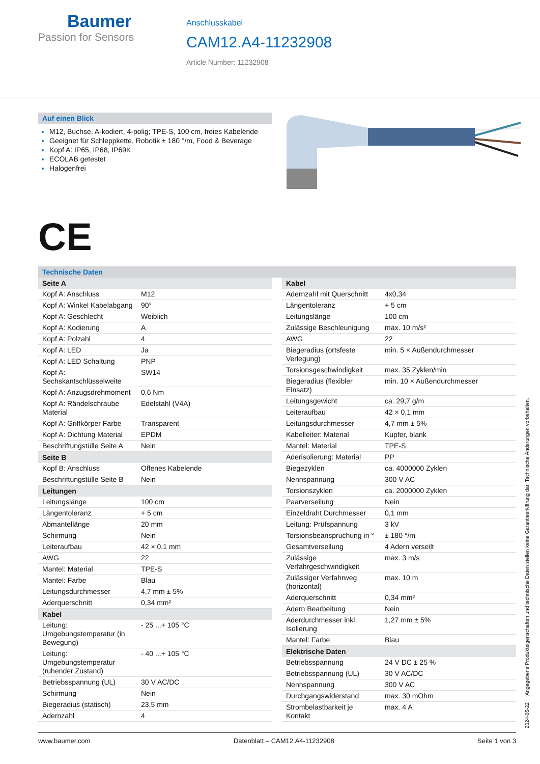Baumer
Passion for Sensors
Anschlusskabel
CAM12.A4-11232908
Article Number: 11232908
Auf einen Blick
M12, Buchse, A-kodiert, 4-polig; TPE-S, 100 cm, freies Kabelende
Geeignet für Schleppkette, Robotik ± 180 °/m, Food & Beverage
Kopf A: IP65, IP68, IP69K
ECOLAB getestet
Halogenfrei
CE
Technische Daten
| Seite A | |
| --- | --- |
| Kopf A: Anschluss | M12 |
| Kopf A: Winkel Kabelabgang | 90° |
| Kopf A: Geschlecht | Weiblich |
| Kopf A: Kodierung | A |
| Kopf A: Polzahl | 4 |
| Kopf A: LED | Ja |
| Kopf A: LED Schaltung | PNP |
| Kopf A: Sechskantschlüsselweite | SW14 |
| Kopf A: Anzugsdrehmoment | 0,6 Nm |
| Kopf A: Rändelschraube Material | Edelstahl (V4A) |
| Kopf A: Griffkörper Farbe | Transparent |
| Kopf A: Dichtung Material | EPDM |
| Beschriftungstülle Seite A | Nein |
| Seite B | |
| Kopf B: Anschluss | Offenes Kabelende |
| Beschriftungstülle Seite B | Nein |
| Leitungen | |
| Leitungslänge | 100 cm |
| Längentoleranz | + 5 cm |
| Abmantellänge | 20 mm |
| Schirmung | Nein |
| Leiteraufbau | 42 × 0,1 mm |
| AWG | 22 |
| Mantel: Material | TPE-S |
| Mantel: Farbe | Blau |
| Leitungsdurchmesser | 4,7 mm ± 5% |
| Aderquerschnitt | 0,34 mm² |
| Kabel | |
| Leitung: Umgebungstemperatur (in Bewegung) | - 25 ...+ 105 °C |
| Leitung: Umgebungstemperatur (ruhender Zustand) | - 40 ...+ 105 °C |
| Betriebsspannung (UL) | 30 V AC/DC |
| Schirmung | Nein |
| Biegeradius (statisch) | 23,5 mm |
| Adernzahl | 4 |
| Kabel | |
| --- | --- |
| Adernzahl mit Querschnitt | 4x0,34 |
| Längentoleranz | + 5 cm |
| Leitungslänge | 100 cm |
| Zulässige Beschleunigung | max. 10 m/s² |
| AWG | 22 |
| Biegeradius (ortsfeste Verlegung) | min. 5 × Außendurchmesser |
| Torsionsgeschwindigkeit | max. 35 Zyklen/min |
| Biegeradius (flexibler Einsatz) | min. 10 × Außendurchmesser |
| Leitungsgewicht | ca. 29,7 g/m |
| Leiteraufbau | 42 × 0,1 mm |
| Leitungsdurchmesser | 4,7 mm ± 5% |
| Kabelleiter: Material | Kupfer, blank |
| Mantel: Material | TPE-S |
| Aderisolierung: Material | PP |
| Biegezyklen | ca. 4000000 Zyklen |
| Nennspannung | 300 V AC |
| Torsionszyklen | ca. 2000000 Zyklen |
| Paarverseilung | Nein |
| Einzeldraht Durchmesser | 0,1 mm |
| Leitung: Prüfspannung | 3 kV |
| Torsionsbeanspruchung in ° | ± 180 °/m |
| Gesamtverseilung | 4 Adern verseilt |
| Zulässige Verfahrgeschwindigkeit | max. 3 m/s |
| Zulässiger Verfahrweg (horizontal) | max. 10 m |
| Aderquerschnitt | 0,34 mm² |
| Adern Bearbeitung | Nein |
| Aderdurchmesser inkl. Isolierung | 1,27 mm ± 5% |
| Mantel: Farbe | Blau |
| Elektrische Daten | |
| Betriebsspannung | 24 V DC ± 25 % |
| Betriebsspannung (UL) | 30 V AC/DC |
| Nennspannung | 300 V AC |
| Durchgangswiderstand | max. 30 mOhm |
| Strombelastbarkeit je Kontakt | max. 4 A |
2024-05-22 Angegebene Produkteigenschaften und technische Daten stellen keine Garantieerklärung dar. Technische Änderungen vorbehalten.
www.baumer.com Datenblatt – CAM12.A4-11232908 Seite 1 von 3